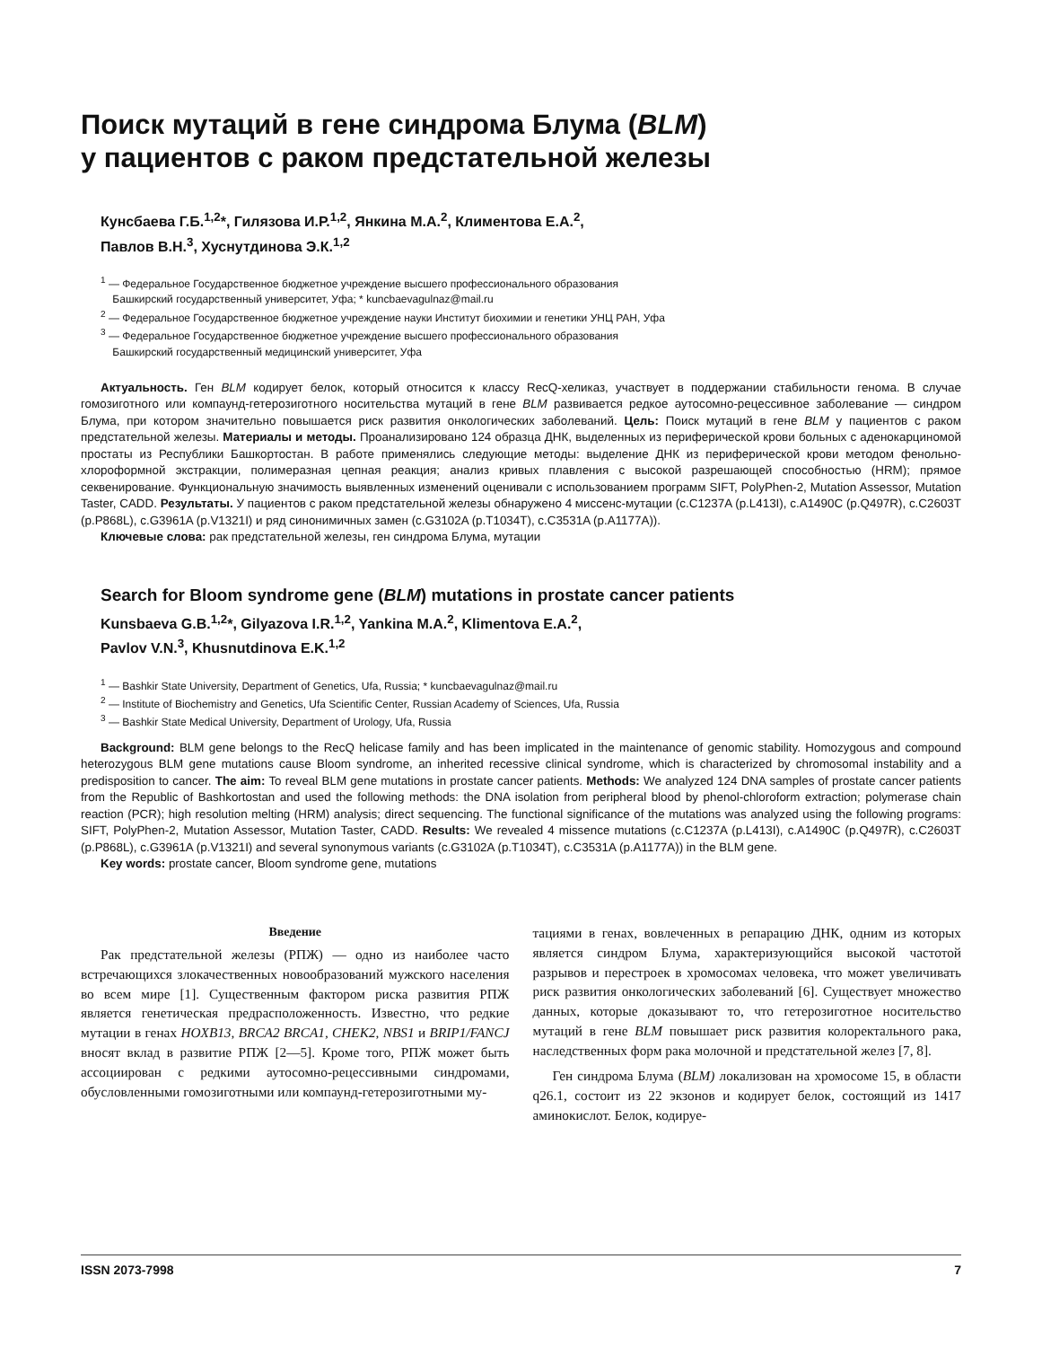Поиск мутаций в гене синдрома Блума (BLM)
у пациентов с раком предстательной железы
Кунсбаева Г.Б.<sup>1,2</sup>*, Гилязова И.Р.<sup>1,2</sup>, Янкина М.А.<sup>2</sup>, Климентова Е.А.<sup>2</sup>,
Павлов В.Н.<sup>3</sup>, Хуснутдинова Э.К.<sup>1,2</sup>
<sup>1</sup> — Федеральное Государственное бюджетное учреждение высшего профессионального образования
Башкирский государственный университет, Уфа; * kuncbaevagulnaz@mail.ru
<sup>2</sup> — Федеральное Государственное бюджетное учреждение науки Институт биохимии и генетики УНЦ РАН, Уфа
<sup>3</sup> — Федеральное Государственное бюджетное учреждение высшего профессионального образования
Башкирский государственный медицинский университет, Уфа
Актуальность. Ген BLM кодирует белок, который относится к классу RecQ-хеликаз, участвует в поддержании стабильности генома. В случае гомозиготного или компаунд-гетерозиготного носительства мутаций в гене BLM развивается редкое аутосомно-рецессивное заболевание — синдром Блума, при котором значительно повышается риск развития онкологических заболеваний. Цель: Поиск мутаций в гене BLM у пациентов с раком предстательной железы. Материалы и методы. Проанализировано 124 образца ДНК, выделенных из периферической крови больных с аденокарциномой простаты из Республики Башкортостан. В работе применялись следующие методы: выделение ДНК из периферической крови методом фенольно-хлороформной экстракции, полимеразная цепная реакция; анализ кривых плавления с высокой разрешающей способностью (HRM); прямое секвенирование. Функциональную значимость выявленных изменений оценивали с использованием программ SIFT, PolyPhen-2, Mutation Assessor, Mutation Taster, CADD. Результаты. У пациентов с раком предстательной железы обнаружено 4 миссенс-мутации (c.C1237A (p.L413I), c.A1490C (p.Q497R), c.C2603T (p.P868L), c.G3961A (p.V1321I) и ряд синонимичных замен (c.G3102A (p.T1034T), c.C3531A (p.A1177A)).
Ключевые слова: рак предстательной железы, ген синдрома Блума, мутации
Search for Bloom syndrome gene (BLM) mutations in prostate cancer patients
Kunsbaeva G.B.<sup>1,2</sup>*, Gilyazova I.R.<sup>1,2</sup>, Yankina M.A.<sup>2</sup>, Klimentova E.A.<sup>2</sup>,
Pavlov V.N.<sup>3</sup>, Khusnutdinova E.K.<sup>1,2</sup>
<sup>1</sup> — Bashkir State University, Department of Genetics, Ufa, Russia; * kuncbaevagulnaz@mail.ru
<sup>2</sup> — Institute of Biochemistry and Genetics, Ufa Scientific Center, Russian Academy of Sciences, Ufa, Russia
<sup>3</sup> — Bashkir State Medical University, Department of Urology, Ufa, Russia
Background: BLM gene belongs to the RecQ helicase family and has been implicated in the maintenance of genomic stability. Homozygous and compound heterozygous BLM gene mutations cause Bloom syndrome, an inherited recessive clinical syndrome, which is characterized by chromosomal instability and a predisposition to cancer. The aim: To reveal BLM gene mutations in prostate cancer patients. Methods: We analyzed 124 DNA samples of prostate cancer patients from the Republic of Bashkortostan and used the following methods: the DNA isolation from peripheral blood by phenol-chloroform extraction; polymerase chain reaction (PCR); high resolution melting (HRM) analysis; direct sequencing. The functional significance of the mutations was analyzed using the following programs: SIFT, PolyPhen-2, Mutation Assessor, Mutation Taster, CADD. Results: We revealed 4 missence mutations (c.C1237A (p.L413I), c.A1490C (p.Q497R), c.C2603T (p.P868L), c.G3961A (p.V1321I) and several synonymous variants (c.G3102A (p.T1034T), c.C3531A (p.A1177A)) in the BLM gene.
Key words: prostate cancer, Bloom syndrome gene, mutations
Введение
Рак предстательной железы (РПЖ) — одно из наиболее часто встречающихся злокачественных новообразований мужского населения во всем мире [1]. Существенным фактором риска развития РПЖ является генетическая предрасположенность. Известно, что редкие мутации в генах HOXB13, BRCA2 BRCA1, CHEK2, NBS1 и BRIP1/FANCJ вносят вклад в развитие РПЖ [2—5]. Кроме того, РПЖ может быть ассоциирован с редкими аутосомно-рецессивными синдромами, обусловленными гомозиготными или компаунд-гетерозиготными му-
тациями в генах, вовлеченных в репарацию ДНК, одним из которых является синдром Блума, характеризующийся высокой частотой разрывов и перестроек в хромосомах человека, что может увеличивать риск развития онкологических заболеваний [6]. Существует множество данных, которые доказывают то, что гетерозиготное носительство мутаций в гене BLM повышает риск развития колоректального рака, наследственных форм рака молочной и предстательной желез [7, 8].
Ген синдрома Блума (BLM) локализован на хромосоме 15, в области q26.1, состоит из 22 экзонов и кодирует белок, состоящий из 1417 аминокислот. Белок, кодируе-
ISSN 2073-7998 7